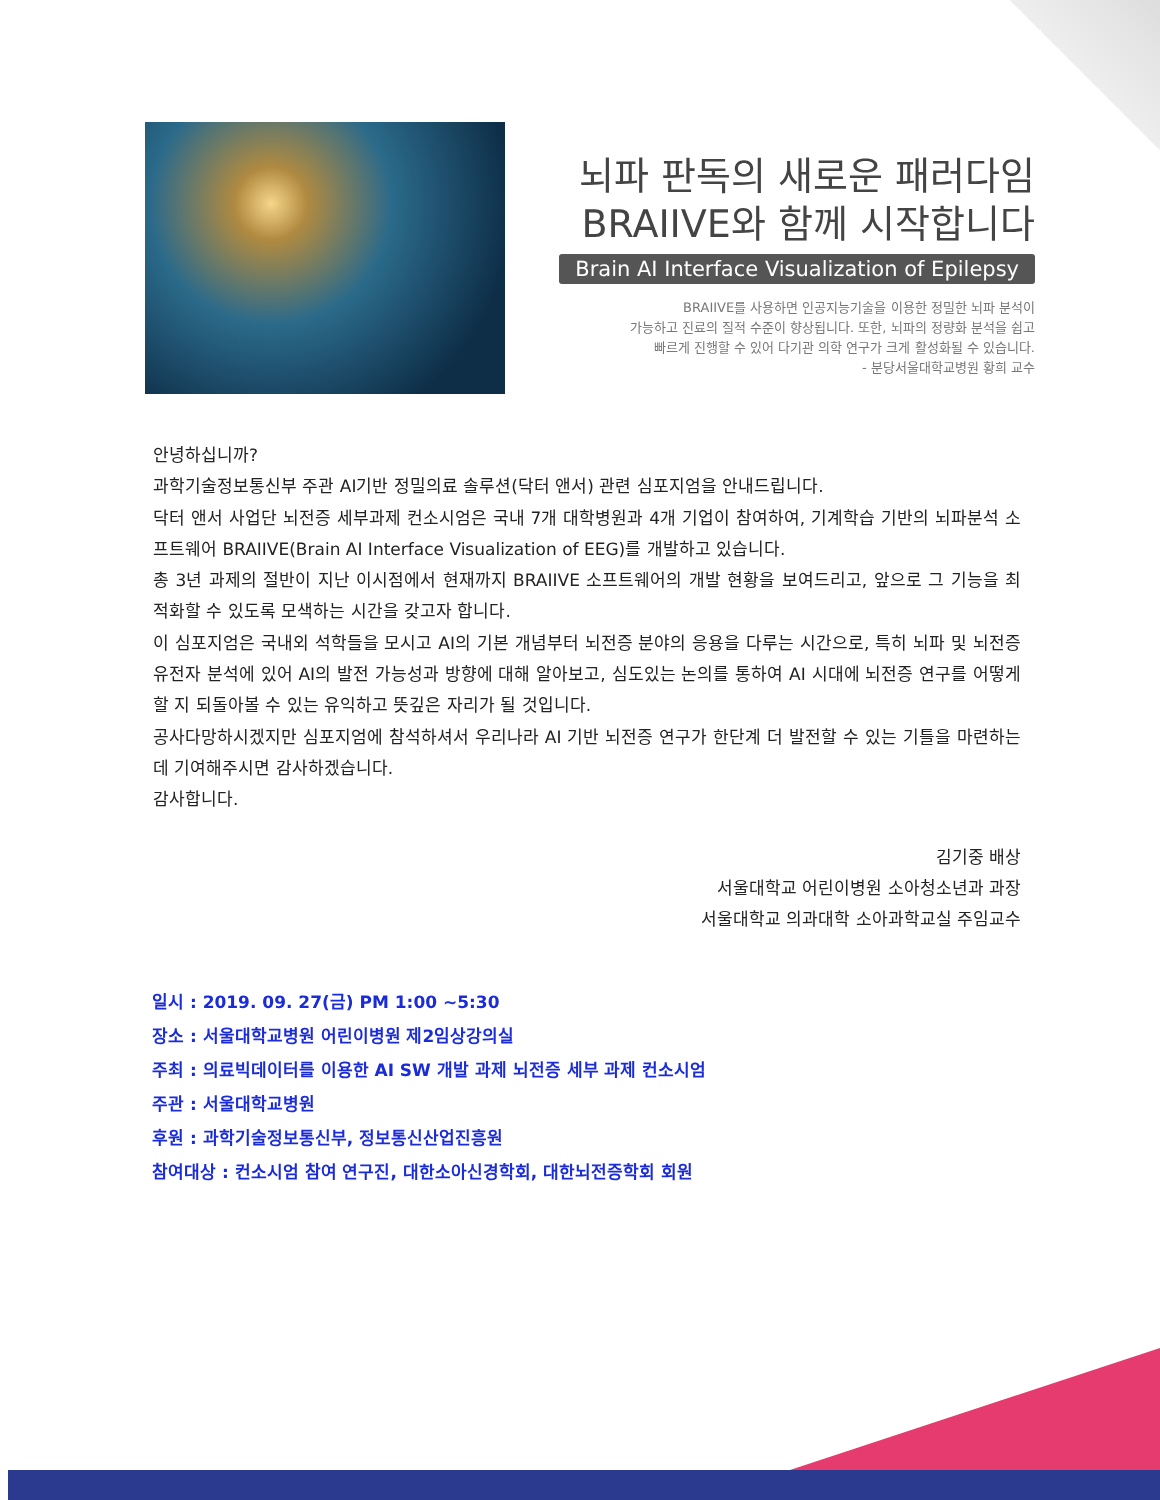뇌파 판독의 새로운 패러다임
BRAIIVE와 함께 시작합니다
Brain AI Interface Visualization of Epilepsy
BRAIIVE를 사용하면 인공지능기술을 이용한 정밀한 뇌파 분석이
가능하고 진료의 질적 수준이 향상됩니다. 또한, 뇌파의 정량화 분석을 쉽고
빠르게 진행할 수 있어 다기관 의학 연구가 크게 활성화될 수 있습니다.
- 분당서울대학교병원 황희 교수
안녕하십니까?
과학기술정보통신부 주관 AI기반 정밀의료 솔루션(닥터 앤서) 관련 심포지엄을 안내드립니다.
닥터 앤서 사업단 뇌전증 세부과제 컨소시엄은 국내 7개 대학병원과 4개 기업이 참여하여, 기계학습 기반의 뇌파분석 소프트웨어 BRAIIVE(Brain AI Interface Visualization of EEG)를 개발하고 있습니다.
총 3년 과제의 절반이 지난 이시점에서 현재까지 BRAIIVE 소프트웨어의 개발 현황을 보여드리고, 앞으로 그 기능을 최적화할 수 있도록 모색하는 시간을 갖고자 합니다.
이 심포지엄은 국내외 석학들을 모시고 AI의 기본 개념부터 뇌전증 분야의 응용을 다루는 시간으로, 특히 뇌파 및 뇌전증 유전자 분석에 있어 AI의 발전 가능성과 방향에 대해 알아보고, 심도있는 논의를 통하여 AI 시대에 뇌전증 연구를 어떻게 할 지 되돌아볼 수 있는 유익하고 뜻깊은 자리가 될 것입니다.
공사다망하시겠지만 심포지엄에 참석하셔서 우리나라 AI 기반 뇌전증 연구가 한단계 더 발전할 수 있는 기틀을 마련하는데 기여해주시면 감사하겠습니다.
감사합니다.
김기중 배상
서울대학교 어린이병원 소아청소년과 과장
서울대학교 의과대학 소아과학교실 주임교수
일시 : 2019. 09. 27(금) PM 1:00 ~5:30
장소 : 서울대학교병원 어린이병원 제2임상강의실
주최 : 의료빅데이터를 이용한 AI SW 개발 과제 뇌전증 세부 과제 컨소시엄
주관 : 서울대학교병원
후원 : 과학기술정보통신부, 정보통신산업진흥원
참여대상 : 컨소시엄 참여 연구진, 대한소아신경학회, 대한뇌전증학회 회원